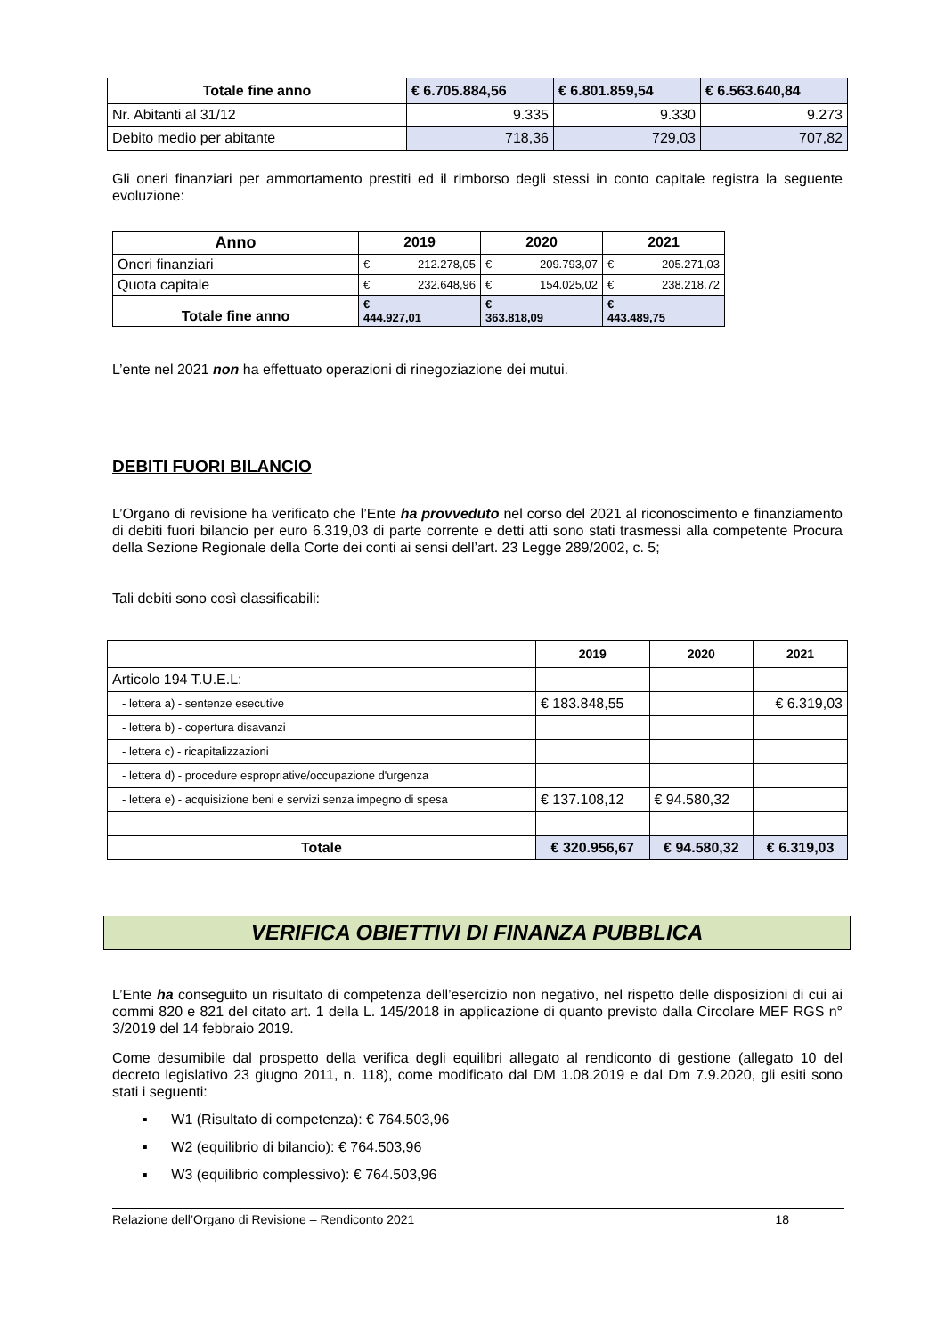| Totale fine anno | € 6.705.884,56 | € 6.801.859,54 | € 6.563.640,84 |
| --- | --- | --- | --- |
| Nr. Abitanti al 31/12 | 9.335 | 9.330 | 9.273 |
| Debito medio per abitante | 718,36 | 729,03 | 707,82 |
Gli oneri finanziari per ammortamento prestiti ed il rimborso degli stessi in conto capitale registra la seguente evoluzione:
| Anno | 2019 | 2020 | 2021 |
| --- | --- | --- | --- |
| Oneri finanziari | € 212.278,05 | € 209.793,07 | € 205.271,03 |
| Quota capitale | € 232.648,96 | € 154.025,02 | € 238.218,72 |
| Totale fine anno | € 444.927,01 | € 363.818,09 | € 443.489,75 |
L’ente nel 2021 non ha effettuato operazioni di rinegoziazione dei mutui.
DEBITI FUORI BILANCIO
L’Organo di revisione ha verificato che l’Ente ha provveduto nel corso del 2021 al riconoscimento e finanziamento di debiti fuori bilancio per euro 6.319,03 di parte corrente e detti atti sono stati trasmessi alla competente Procura della Sezione Regionale della Corte dei conti ai sensi dell’art. 23 Legge 289/2002, c. 5;
Tali debiti sono così classificabili:
| | 2019 | 2020 | 2021 |
| Articolo 194 T.U.E.L: | | | |
| - lettera a) - sentenze esecutive | € 183.848,55 | | € 6.319,03 |
| - lettera b) - copertura disavanzi | | | |
| - lettera c) - ricapitalizzazioni | | | |
| - lettera d) - procedure espropriative/occupazione d'urgenza | | | |
| - lettera e) - acquisizione beni e servizi senza impegno di spesa | € 137.108,12 | € 94.580,32 | |
| Totale | € 320.956,67 | € 94.580,32 | € 6.319,03 |
VERIFICA OBIETTIVI DI FINANZA PUBBLICA
L’Ente ha conseguito un risultato di competenza dell’esercizio non negativo, nel rispetto delle disposizioni di cui ai commi 820 e 821 del citato art. 1 della L. 145/2018 in applicazione di quanto previsto dalla Circolare MEF RGS n° 3/2019 del 14 febbraio 2019.
Come desumibile dal prospetto della verifica degli equilibri allegato al rendiconto di gestione (allegato 10 del decreto legislativo 23 giugno 2011, n. 118), come modificato dal DM 1.08.2019 e dal Dm 7.9.2020, gli esiti sono stati i seguenti:
▪ W1 (Risultato di competenza): € 764.503,96
▪ W2 (equilibrio di bilancio): € 764.503,96
▪ W3 (equilibrio complessivo): € 764.503,96
Relazione dell’Organo di Revisione – Rendiconto 2021 18